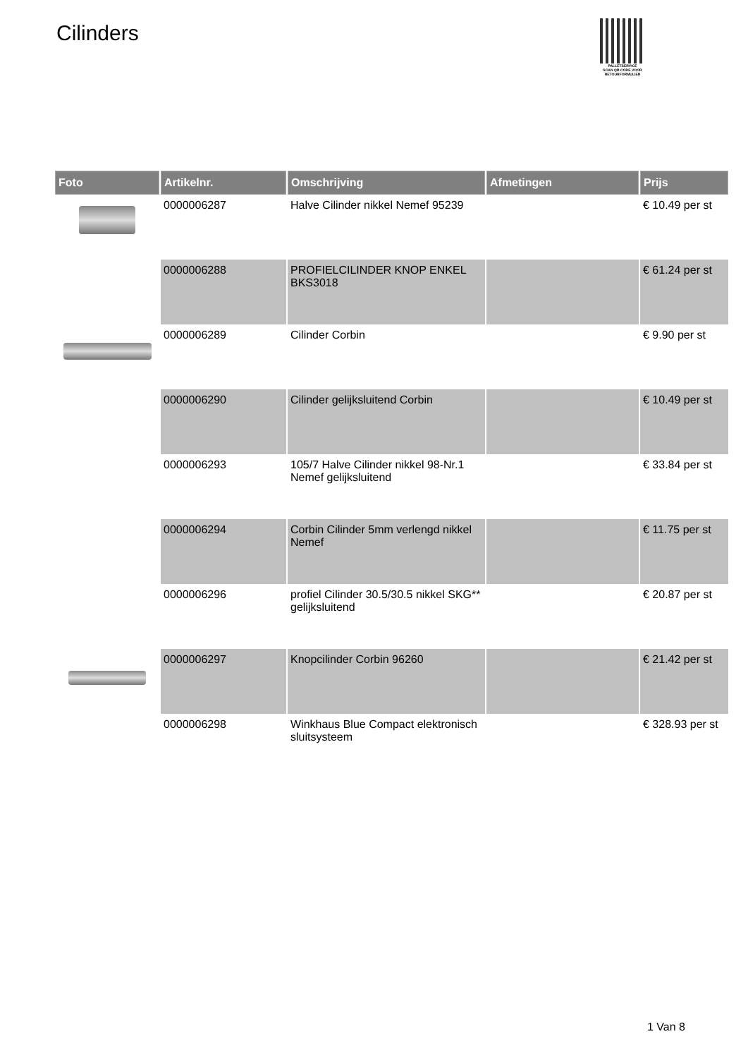Cilinders
PALLETSERVICE
SCAN QR-CODE VOOR RETOURFORMULIER
| Foto | Artikelnr. | Omschrijving | Afmetingen | Prijs |
| --- | --- | --- | --- | --- |
| | 0000006287 | Halve Cilinder nikkel Nemef 95239 | | € 10.49 per st |
| | 0000006288 | PROFIELCILINDER KNOP ENKEL BKS3018 | | € 61.24 per st |
| | 0000006289 | Cilinder Corbin | | € 9.90 per st |
| | 0000006290 | Cilinder gelijksluitend Corbin | | € 10.49 per st |
| | 0000006293 | 105/7 Halve Cilinder nikkel 98-Nr.1 Nemef gelijksluitend | | € 33.84 per st |
| | 0000006294 | Corbin Cilinder 5mm verlengd nikkel Nemef | | € 11.75 per st |
| | 0000006296 | profiel Cilinder 30.5/30.5 nikkel SKG** gelijksluitend | | € 20.87 per st |
| | 0000006297 | Knopcilinder Corbin 96260 | | € 21.42 per st |
| | 0000006298 | Winkhaus Blue Compact elektronisch sluitsysteem | | € 328.93 per st |
1 Van 8